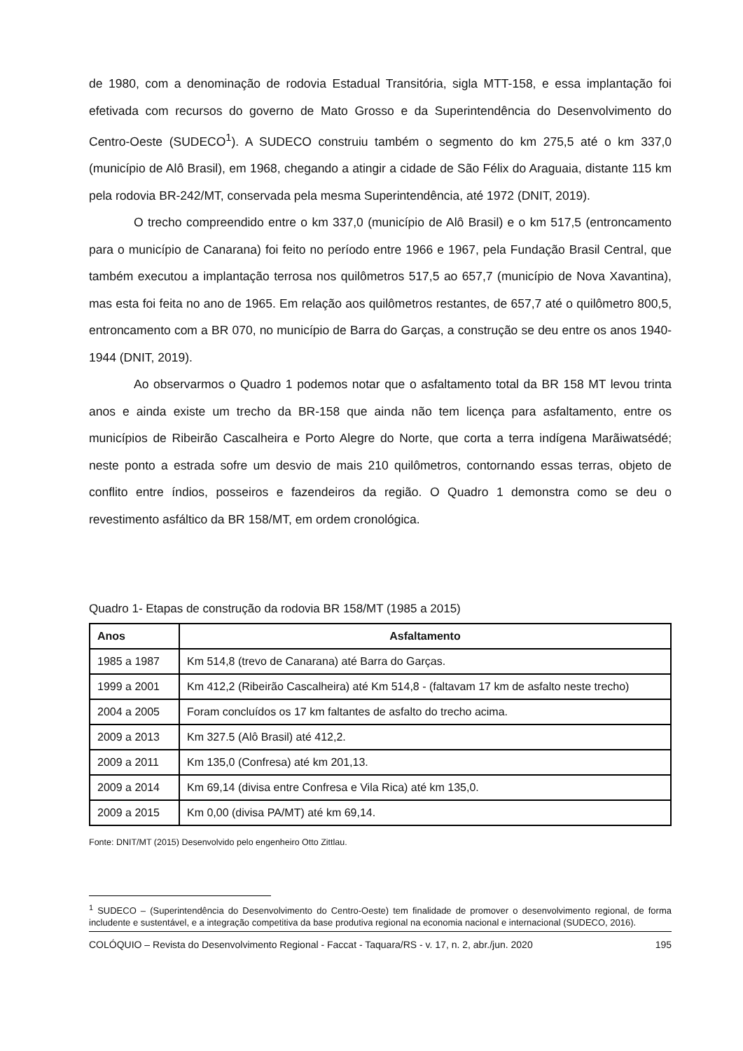de 1980, com a denominação de rodovia Estadual Transitória, sigla MTT-158, e essa implantação foi efetivada com recursos do governo de Mato Grosso e da Superintendência do Desenvolvimento do Centro-Oeste (SUDECO<sup>1</sup>). A SUDECO construiu também o segmento do km 275,5 até o km 337,0 (município de Alô Brasil), em 1968, chegando a atingir a cidade de São Félix do Araguaia, distante 115 km pela rodovia BR-242/MT, conservada pela mesma Superintendência, até 1972 (DNIT, 2019).
O trecho compreendido entre o km 337,0 (município de Alô Brasil) e o km 517,5 (entroncamento para o município de Canarana) foi feito no período entre 1966 e 1967, pela Fundação Brasil Central, que também executou a implantação terrosa nos quilômetros 517,5 ao 657,7 (município de Nova Xavantina), mas esta foi feita no ano de 1965. Em relação aos quilômetros restantes, de 657,7 até o quilômetro 800,5, entroncamento com a BR 070, no município de Barra do Garças, a construção se deu entre os anos 1940-1944 (DNIT, 2019).
Ao observarmos o Quadro 1 podemos notar que o asfaltamento total da BR 158 MT levou trinta anos e ainda existe um trecho da BR-158 que ainda não tem licença para asfaltamento, entre os municípios de Ribeirão Cascalheira e Porto Alegre do Norte, que corta a terra indígena Marãiwatsédé; neste ponto a estrada sofre um desvio de mais 210 quilômetros, contornando essas terras, objeto de conflito entre índios, posseiros e fazendeiros da região. O Quadro 1 demonstra como se deu o revestimento asfáltico da BR 158/MT, em ordem cronológica.
Quadro 1- Etapas de construção da rodovia BR 158/MT (1985 a 2015)
| Anos | Asfaltamento |
| --- | --- |
| 1985 a 1987 | Km 514,8 (trevo de Canarana) até Barra do Garças. |
| 1999 a 2001 | Km 412,2 (Ribeirão Cascalheira) até Km 514,8 - (faltavam 17 km de asfalto neste trecho) |
| 2004 a 2005 | Foram concluídos os 17 km faltantes de asfalto do trecho acima. |
| 2009 a 2013 | Km 327.5 (Alô Brasil) até 412,2. |
| 2009 a 2011 | Km 135,0 (Confresa) até km 201,13. |
| 2009 a 2014 | Km 69,14 (divisa entre Confresa e Vila Rica) até km 135,0. |
| 2009 a 2015 | Km 0,00 (divisa PA/MT) até km 69,14. |
Fonte: DNIT/MT (2015) Desenvolvido pelo engenheiro Otto Zittlau.
<sup>1</sup> SUDECO – (Superintendência do Desenvolvimento do Centro-Oeste) tem finalidade de promover o desenvolvimento regional, de forma includente e sustentável, e a integração competitiva da base produtiva regional na economia nacional e internacional (SUDECO, 2016).
COLÓQUIO – Revista do Desenvolvimento Regional - Faccat - Taquara/RS - v. 17, n. 2, abr./jun. 2020 195